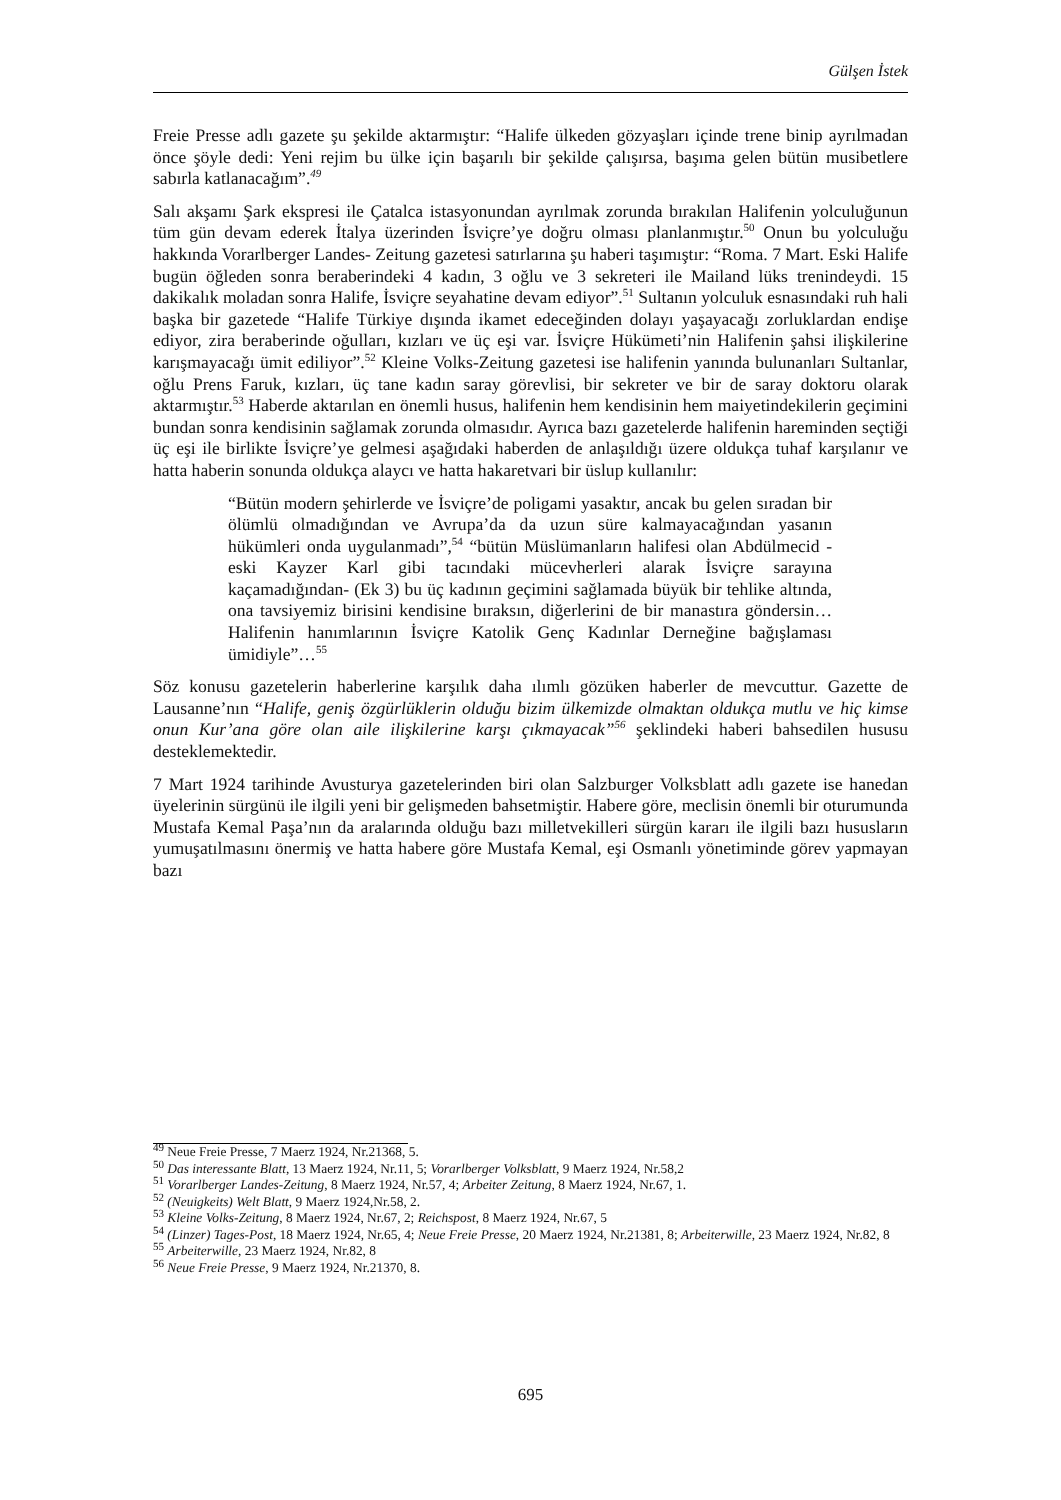Gülşen İstek
Freie Presse adlı gazete şu şekilde aktarmıştır: “Halife ülkeden gözyaşları içinde trene binip ayrılmadan önce şöyle dedi: Yeni rejim bu ülke için başarılı bir şekilde çalışırsa, başıma gelen bütün musibetlere sabırla katlanacağım”.<sup>49</sup>
Salı akşamı Şark ekspresi ile Çatalca istasyonundan ayrılmak zorunda bırakılan Halifenin yolculuğunun tüm gün devam ederek İtalya üzerinden İsviçre’ye doğru olması planlanmıştır.<sup>50</sup> Onun bu yolculuğu hakkında Vorarlberger Landes- Zeitung gazetesi satırlarına şu haberi taşımıştır: “Roma. 7 Mart. Eski Halife bugün öğleden sonra beraberindeki 4 kadın, 3 oğlu ve 3 sekreteri ile Mailand lüks trenindeydi. 15 dakikalık moladan sonra Halife, İsviçre seyahatine devam ediyor”.<sup>51</sup> Sultanın yolculuk esnasındaki ruh hali başka bir gazetede “Halife Türkiye dışında ikamet edeceğinden dolayı yaşayacağı zorluklardan endişe ediyor, zira beraberinde oğulları, kızları ve üç eşi var. İsviçre Hükümeti’nin Halifenin şahsi ilişkilerine karışmayacağı ümit ediliyor”.<sup>52</sup> Kleine Volks-Zeitung gazetesi ise halifenin yanında bulunanları Sultanlar, oğlu Prens Faruk, kızları, üç tane kadın saray görevlisi, bir sekreter ve bir de saray doktoru olarak aktarmıştır.<sup>53</sup> Haberde aktarılan en önemli husus, halifenin hem kendisinin hem maiyetindekilerin geçimini bundan sonra kendisinin sağlamak zorunda olmasıdır. Ayrıca bazı gazetelerde halifenin hareminden seçtiği üç eşi ile birlikte İsviçre’ye gelmesi aşağıdaki haberden de anlaşıldığı üzere oldukça tuhaf karşılanır ve hatta haberin sonunda oldukça alaycı ve hatta hakaretvari bir üslup kullanılır:
“Bütün modern şehirlerde ve İsviçre’de poligami yasaktır, ancak bu gelen sıradan bir ölümlü olmadığından ve Avrupa’da da uzun süre kalmayacağından yasanın hükümleri onda uygulanmadı”,<sup>54</sup> “bütün Müslümanların halifesi olan Abdülmecid -eski Kayzer Karl gibi tacındaki mücevherleri alarak İsviçre sarayına kaçamadığından- (Ek 3) bu üç kadının geçimini sağlamada büyük bir tehlike altında, ona tavsiyemiz birisini kendisine bıraksın, diğerlerini de bir manastıra göndersin… Halifenin hanımlarının İsviçre Katolik Genç Kadınlar Derneğine bağışlaması ümidiyle”…<sup>55</sup>
Söz konusu gazetelerin haberlerine karşılık daha ılımlı gözüken haberler de mevcuttur. Gazette de Lausanne’nın “Halife, geniş özgürlüklerin olduğu bizim ülkemizde olmaktan oldukça mutlu ve hiç kimse onun Kur’ana göre olan aile ilişkilerine karşı çıkmayacak”<sup>56</sup> şeklindeki haberi bahsedilen hususu desteklemektedir.
7 Mart 1924 tarihinde Avusturya gazetelerinden biri olan Salzburger Volksblatt adlı gazete ise hanedan üyelerinin sürgünü ile ilgili yeni bir gelişmeden bahsetmiştir. Habere göre, meclisin önemli bir oturumunda Mustafa Kemal Paşa’nın da aralarında olduğu bazı milletvekilleri sürgün kararı ile ilgili bazı hususların yumuşatılmasını önermiş ve hatta habere göre Mustafa Kemal, eşi Osmanlı yönetiminde görev yapmayan bazı
<sup>49</sup> Neue Freie Presse, 7 Maerz 1924, Nr.21368, 5.
<sup>50</sup> Das interessante Blatt, 13 Maerz 1924, Nr.11, 5; Vorarlberger Volksblatt, 9 Maerz 1924, Nr.58,2
<sup>51</sup> Vorarlberger Landes-Zeitung, 8 Maerz 1924, Nr.57, 4; Arbeiter Zeitung, 8 Maerz 1924, Nr.67, 1.
<sup>52</sup> (Neuigkeits) Welt Blatt, 9 Maerz 1924,Nr.58, 2.
<sup>53</sup> Kleine Volks-Zeitung, 8 Maerz 1924, Nr.67, 2; Reichspost, 8 Maerz 1924, Nr.67, 5
<sup>54</sup> (Linzer) Tages-Post, 18 Maerz 1924, Nr.65, 4; Neue Freie Presse, 20 Maerz 1924, Nr.21381, 8; Arbeiterwille, 23 Maerz 1924, Nr.82, 8
<sup>55</sup> Arbeiterwille, 23 Maerz 1924, Nr.82, 8
<sup>56</sup> Neue Freie Presse, 9 Maerz 1924, Nr.21370, 8.
695